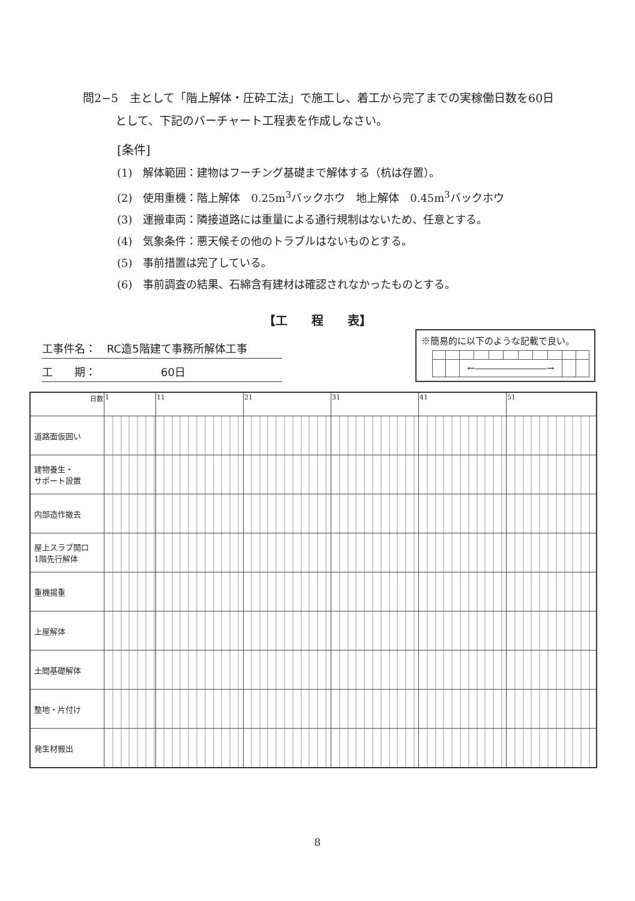問2−5　主として「階上解体・圧砕工法」で施工し、着工から完了までの実稼働日数を60日
として、下記のバーチャート工程表を作成しなさい。
[条件]
(1)　解体範囲：建物はフーチング基礎まで解体する（杭は存置）。
(2)　使用重機：階上解体　0.25m<sup>3</sup>バックホウ　地上解体　0.45m<sup>3</sup>バックホウ
(3)　運搬車両：隣接道路には重量による通行規制はないため、任意とする。
(4)　気象条件：悪天候その他のトラブルはないものとする。
(5)　事前措置は完了している。
(6)　事前調査の結果、石綿含有建材は確認されなかったものとする。
【工　　程　　表】
工事件名：　RC造5階建て事務所解体工事
工　　期：　　　　　　60日
※簡易的に以下のような記載で良い。
| | | ←――――――――→ | | | | | | | | |
| 日数 | 1 | 11 | 21 | 31 | 41 | 51 |
| --- | --- | --- | --- | --- | --- | --- |
| 道路面仮囲い | | | | | | |
| 建物養生・ サポート設置 | | | | | | |
| 内部造作撤去 | | | | | | |
| 屋上スラブ開口 1階先行解体 | | | | | | |
| 重機揚重 | | | | | | |
| 上屋解体 | | | | | | |
| 土間基礎解体 | | | | | | |
| 整地・片付け | | | | | | |
| 発生材搬出 | | | | | | |
8